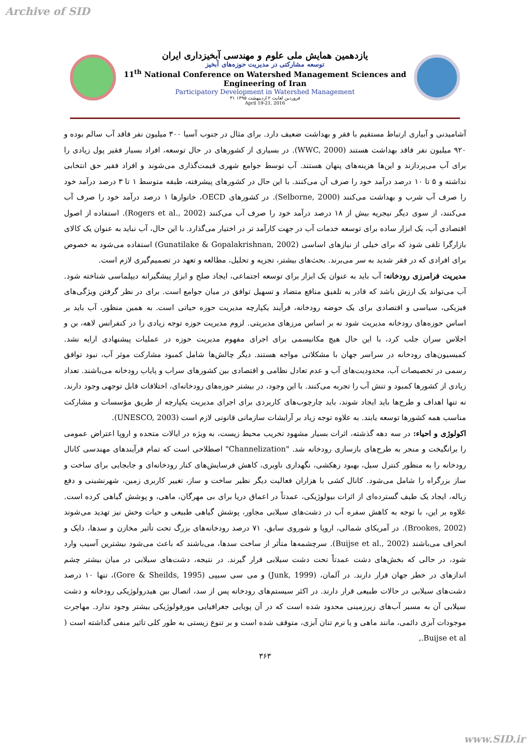Archive of SID
یازدهمین همایش ملی علوم و مهندسی آبخیزداری ایران
توسعه مشارکتی در مدیریت حوزه‌های آبخیز
11<sup>th</sup> National Conference on Watershed Management Sciences and Engineering of Iran
Participatory Development in Watershed Management
۳۱ فروردین لغایت ۲ اردیبهشت ۱۳۹۵
April 19-21, 2016
آشامیدنی و آبیاری ارتباط مستقیم با فقر و بهداشت ضعیف دارد. برای مثال در جنوب آسیا ۳۰۰ میلیون نفر فاقد آب سالم بوده و ۹۲۰ میلیون نفر فاقد بهداشت هستند (WWC, 2000). در بسیاری از کشورهای در حال توسعه، افراد بسیار فقیر پول زیادی را برای آب می‌پردازند و این‌ها هزینه‌های پنهان هستند. آب توسط جوامع شهری قیمت‌گذاری می‌شوند و افراد فقیر حق انتخابی نداشته و ۵ تا ۱۰ درصد درآمد خود را صرف آن می‌کنند. با این حال در کشورهای پیشرفته، طبقه متوسط ۱ تا ۳ درصد درآمد خود را صرف آب شرب و بهداشت می‌کنند (Selborne, 2000). در کشورهای OECD، خانوارها ۱ درصد درآمد خود را صرف آب می‌کنند، از سوی دیگر نیجریه بیش از ۱۸ درصد درآمد خود را صرف آب می‌کنند (Rogers et al., 2002). استفاده از اصول اقتصادی آب، یک ابزار ساده برای توسعه خدمات آب در جهت کارآمد تر در اختیار می‌گذارد. با این حال، آب نباید به عنوان یک کالای بازارگرا تلقی شود که برای خیلی از نیازهای اساسی (Gunatilake & Gopalakrishnan, 2002) استفاده می‌شود به خصوص برای افرادی که در فقر شدید به سر می‌برند. بحث‌های بیشتر، تجزیه و تحلیل، مطالعه و تعهد در تصمیم‌گیری لازم است.
مدیریت فرامرزی رودخانه: آب باید به عنوان یک ابزار برای توسعه اجتماعی، ایجاد صلح و ابزار پیشگیرانه دیپلماسی شناخته شود. آب می‌تواند یک ارزش باشد که قادر به تلفیق منافع متضاد و تسهیل توافق در میان جوامع است. برای در نظر گرفتن ویژگی‌های فیزیکی، سیاسی و اقتصادی برای یک حوضه رودخانه، فرآیند یکپارچه مدیریت حوزه حیاتی است. به همین منظور، آب باید بر اساس حوزه‌های رودخانه مدیریت شود نه بر اساس مرزهای مدیریتی. لزوم مدیریت حوزه توجه زیادی را در کنفرانس لاهه، بن و اجلاس سران جلب کرد، با این حال هیچ مکانیسمی برای اجرای مفهوم مدیریت حوزه در عملیات پیشنهادی ارایه نشد. کمیسیون‌های رودخانه در سراسر جهان با مشکلاتی مواجه هستند. دیگر چالش‌ها شامل کمبود مشارکت موثر آب، نبود توافق رسمی در تخصیصات آب، محدودیت‌های آب و عدم تعادل نظامی و اقتصادی بین کشورهای سراب و پایاب رودخانه می‌باشند. تعداد زیادی از کشورها کمبود و تنش آب را تجربه می‌کنند. با این وجود، در بیشتر حوزه‌های رودخانه‌ای، اختلافات قابل توجهی وجود دارند. نه تنها اهداف و طرح‌ها باید ایجاد شوند، باید چارچوب‌های کاربردی برای اجرای مدیریت یکپارچه از طریق مؤسسات و مشارکت مناسب همه کشورها توسعه یابند. به علاوه توجه زیاد بر آرایشات سازمانی قانونی لازم است (UNESCO, 2003).
اکولوژی و احیاء: در سه دهه گذشته، اثرات بسیار مشهود تخریب محیط زیست، به ویژه در ایالات متحده و اروپا اعتراض عمومی را برانگیخت و منجر به طرح‌های بازسازی رودخانه شد. "Channelization" اصطلاحی است که تمام فرآیندهای مهندسی کانال رودخانه را به منظور کنترل سیل، بهبود زهکشی، نگهداری ناوبری، کاهش فرسایش‌های کنار رودخانه‌ای و جابجایی برای ساخت و ساز بزرگراه را شامل می‌شود. کانال کشی با هزاران فعالیت دیگر نظیر ساخت و ساز، تغییر کاربری زمین، شهرنشینی و دفع زباله، ایجاد یک طیف گسترده‌ای از اثرات بیولوژیکی، عمدتاً در اعماق دریا برای بی مهرگان، ماهی، و پوشش گیاهی کرده است. علاوه بر این، با توجه به کاهش سفره آب در دشت‌های سیلابی مجاور، پوشش گیاهی طبیعی و حیات وحش نیز تهدید می‌شوند (Brookes, 2002). در آمریکای شمالی، اروپا و شوروی سابق، ۷۱ درصد رودخانه‌های بزرگ تحت تأثیر مخازن و سدها، دایک و انحراف می‌باشند (Buijse et al., 2002). سرچشمه‌ها متأثر از ساخت سدها، می‌باشند که باعث می‌شود بیشترین آسیب وارد شود، در حالی که بخش‌های دشت عمدتاً تحت دشت سیلابی قرار گیرند. در نتیجه، دشت‌های سیلابی در میان بیشتر چشم اندازهای در خطر جهان قرار دارند. در آلمان، (Junk, 1999) و می سی سیپی (Gore & Sheilds, 1995)، تنها ۱۰ درصد دشت‌های سیلابی در حالات طبیعی قرار دارند. در اکثر سیستم‌های رودخانه پس از سد، اتصال بین هیدرولوژیکی رودخانه و دشت سیلابی آن به مسیر آب‌های زیرزمینی محدود شده است که در آن پویایی جغرافیایی مورفولوژیکی بیشتر وجود ندارد. مهاجرت موجودات آبزی دائمی، مانند ماهی و یا نرم تنان آبزی، متوقف شده است و بر تنوع زیستی به طور کلی تاثیر منفی گذاشته است ( Buijse et al.,
۳۶۳
www.SID.ir